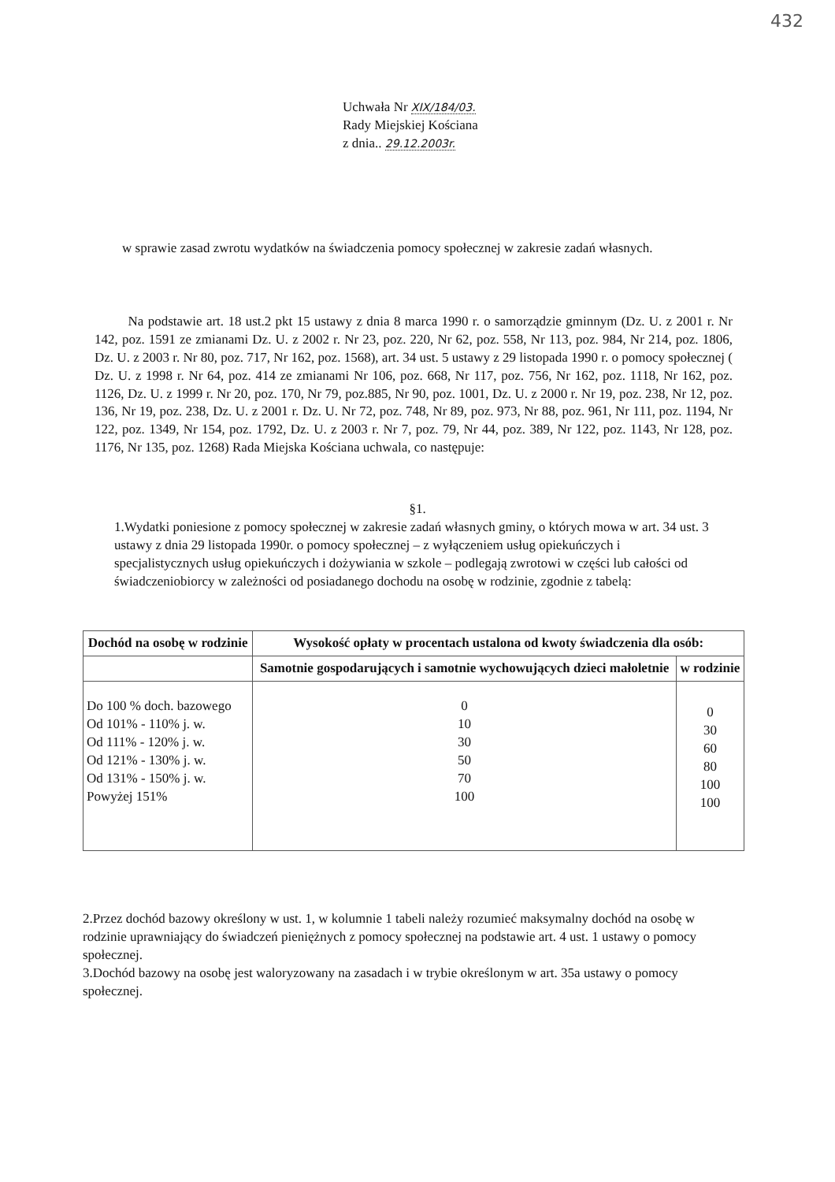432
Uchwała Nr XIX/184/03.
Rady Miejskiej Kościana
z dnia.. 29.12.2003r.
w sprawie zasad zwrotu wydatków na świadczenia pomocy społecznej w zakresie zadań własnych.
Na podstawie art. 18 ust.2 pkt 15 ustawy z dnia 8 marca 1990 r. o samorządzie gminnym (Dz. U. z 2001 r. Nr 142, poz. 1591 ze zmianami Dz. U. z 2002 r. Nr 23, poz. 220, Nr 62, poz. 558, Nr 113, poz. 984, Nr 214, poz. 1806, Dz. U. z 2003 r. Nr 80, poz. 717, Nr 162, poz. 1568), art. 34 ust. 5 ustawy z 29 listopada 1990 r. o pomocy społecznej ( Dz. U. z 1998 r. Nr 64, poz. 414 ze zmianami Nr 106, poz. 668, Nr 117, poz. 756, Nr 162, poz. 1118, Nr 162, poz. 1126, Dz. U. z 1999 r. Nr 20, poz. 170, Nr 79, poz.885, Nr 90, poz. 1001, Dz. U. z 2000 r. Nr 19, poz. 238, Nr 12, poz. 136, Nr 19, poz. 238, Dz. U. z 2001 r. Dz. U. Nr 72, poz. 748, Nr 89, poz. 973, Nr 88, poz. 961, Nr 111, poz. 1194, Nr 122, poz. 1349, Nr 154, poz. 1792, Dz. U. z 2003 r. Nr 7, poz. 79, Nr 44, poz. 389, Nr 122, poz. 1143, Nr 128, poz. 1176, Nr 135, poz. 1268) Rada Miejska Kościana uchwala, co następuje:
§1.
1.Wydatki poniesione z pomocy społecznej w zakresie zadań własnych gminy, o których mowa w art. 34 ust. 3 ustawy z dnia 29 listopada 1990r. o pomocy społecznej – z wyłączeniem usług opiekuńczych i specjalistycznych usług opiekuńczych i dożywiania w szkole – podlegają zwrotowi w części lub całości od świadczeniobiorcy w zależności od posiadanego dochodu na osobę w rodzinie, zgodnie z tabelą:
| Dochód na osobę w rodzinie | Wysokość opłaty w procentach ustalona od kwoty świadczenia dla osób: | |
| --- | --- | --- |
| | Samotnie gospodarujących i samotnie wychowujących dzieci małoletnie | w rodzinie |
| Do 100 % doch. bazowego Od 101% - 110% j. w. Od 111% - 120% j. w. Od 121% - 130% j. w. Od 131% - 150% j. w. Powyżej 151% | 0 10 30 50 70 100 | 0 30 60 80 100 100 |
2.Przez dochód bazowy określony w ust. 1, w kolumnie 1 tabeli należy rozumieć maksymalny dochód na osobę w rodzinie uprawniający do świadczeń pieniężnych z pomocy społecznej na podstawie art. 4 ust. 1 ustawy o pomocy społecznej.
3.Dochód bazowy na osobę jest waloryzowany na zasadach i w trybie określonym w art. 35a ustawy o pomocy społecznej.